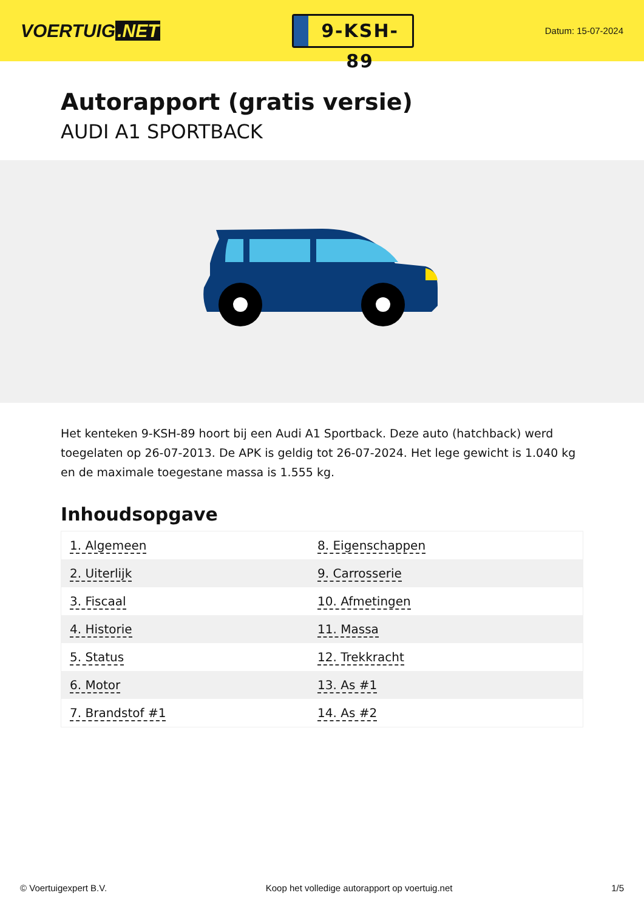VOERTUIG.NET
9-KSH-89
Datum: 15-07-2024
Autorapport (gratis versie)
AUDI A1 SPORTBACK
Het kenteken 9-KSH-89 hoort bij een Audi A1 Sportback. Deze auto (hatchback) werd toegelaten op 26-07-2013. De APK is geldig tot 26-07-2024. Het lege gewicht is 1.040 kg en de maximale toegestane massa is 1.555 kg.
Inhoudsopgave
| 1. Algemeen | 8. Eigenschappen |
| 2. Uiterlijk | 9. Carrosserie |
| 3. Fiscaal | 10. Afmetingen |
| 4. Historie | 11. Massa |
| 5. Status | 12. Trekkracht |
| 6. Motor | 13. As #1 |
| 7. Brandstof #1 | 14. As #2 |
© Voertuigexpert B.V. Koop het volledige autorapport op voertuig.net 1/5